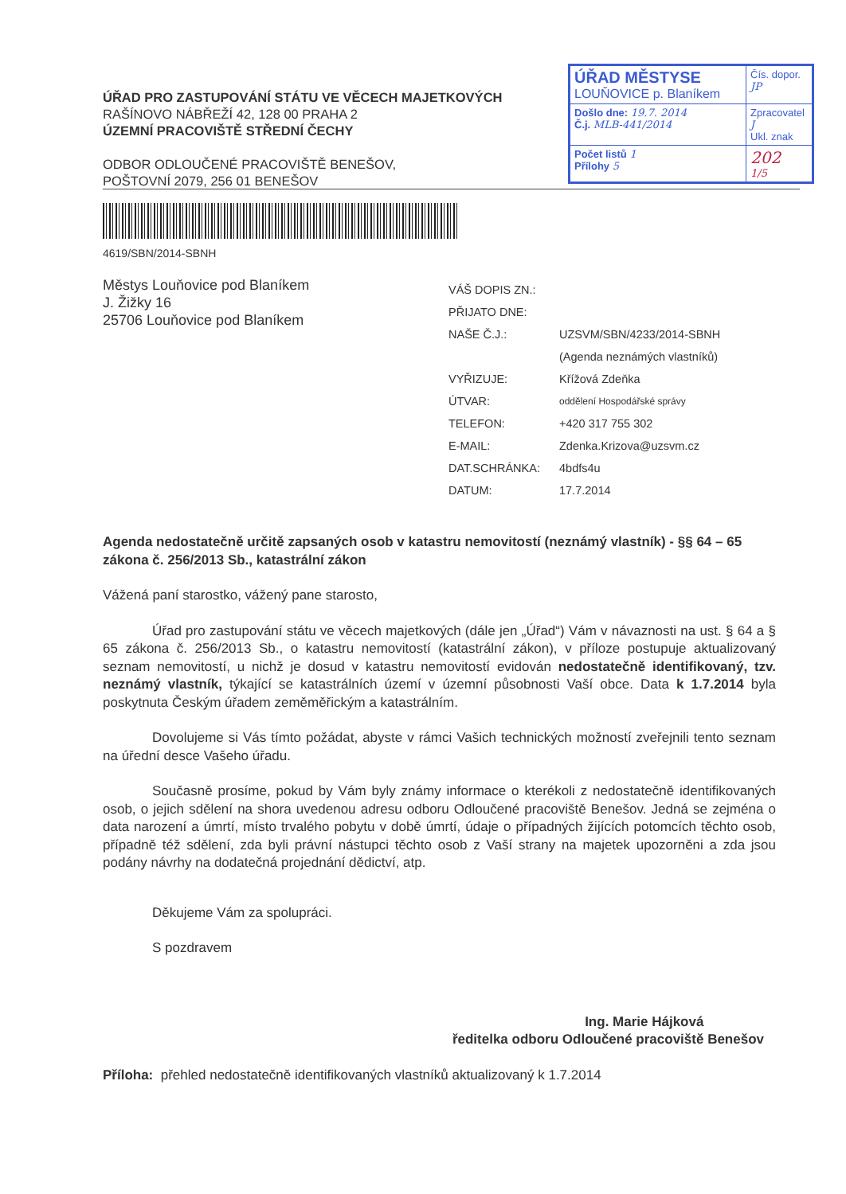ÚŘAD PRO ZASTUPOVÁNÍ STÁTU VE VĚCECH MAJETKOVÝCH
RAŠÍNOVO NÁBŘEŽÍ 42, 128 00 PRAHA 2
ÚZEMNÍ PRACOVIŠTĚ STŘEDNÍ ČECHY
ODBOR ODLOUČENÉ PRACOVIŠTĚ BENEŠOV,
POŠTOVNÍ 2079, 256 01 BENEŠOV
| ÚŘAD MĚSTYSE LOUŇOVICE p. Blaníkem | Čís. dopor. JP |
| Došlo dne: 19.7. 2014 Č.j. MLB-441/2014 | Zpracovatel J Ukl. znak |
| Počet listů 1 Přílohy 5 | 202 1/5 |
4619/SBN/2014-SBNH
Městys Louňovice pod Blaníkem
J. Žižky 16
25706 Louňovice pod Blaníkem
| VÁŠ DOPIS ZN.: | |
| PŘIJATO DNE: | |
| NAŠE Č.J.: | UZSVM/SBN/4233/2014-SBNH |
| | (Agenda neznámých vlastníků) |
| VYŘIZUJE: | Křížová Zdeňka |
| ÚTVAR: | oddělení Hospodářské správy |
| TELEFON: | +420 317 755 302 |
| E-MAIL: | Zdenka.Krizova@uzsvm.cz |
| DAT.SCHRÁNKA: | 4bdfs4u |
| DATUM: | 17.7.2014 |
Agenda nedostatečně určitě zapsaných osob v katastru nemovitostí (neznámý vlastník) - §§ 64 – 65 zákona č. 256/2013 Sb., katastrální zákon
Vážená paní starostko, vážený pane starosto,
Úřad pro zastupování státu ve věcech majetkových (dále jen „Úřad“) Vám v návaznosti na ust. § 64 a § 65 zákona č. 256/2013 Sb., o katastru nemovitostí (katastrální zákon), v příloze postupuje aktualizovaný seznam nemovitostí, u nichž je dosud v katastru nemovitostí evidován nedostatečně identifikovaný, tzv. neznámý vlastník, týkající se katastrálních území v územní působnosti Vaší obce. Data k 1.7.2014 byla poskytnuta Českým úřadem zeměměřickým a katastrálním.
Dovolujeme si Vás tímto požádat, abyste v rámci Vašich technických možností zveřejnili tento seznam na úřední desce Vašeho úřadu.
Současně prosíme, pokud by Vám byly známy informace o kterékoli z nedostatečně identifikovaných osob, o jejich sdělení na shora uvedenou adresu odboru Odloučené pracoviště Benešov. Jedná se zejména o data narození a úmrtí, místo trvalého pobytu v době úmrtí, údaje o případných žijících potomcích těchto osob, případně též sdělení, zda byli právní nástupci těchto osob z Vaší strany na majetek upozorněni a zda jsou podány návrhy na dodatečná projednání dědictví, atp.
Děkujeme Vám za spolupráci.
S pozdravem
Ing. Marie Hájková
ředitelka odboru Odloučené pracoviště Benešov
Příloha: přehled nedostatečně identifikovaných vlastníků aktualizovaný k 1.7.2014